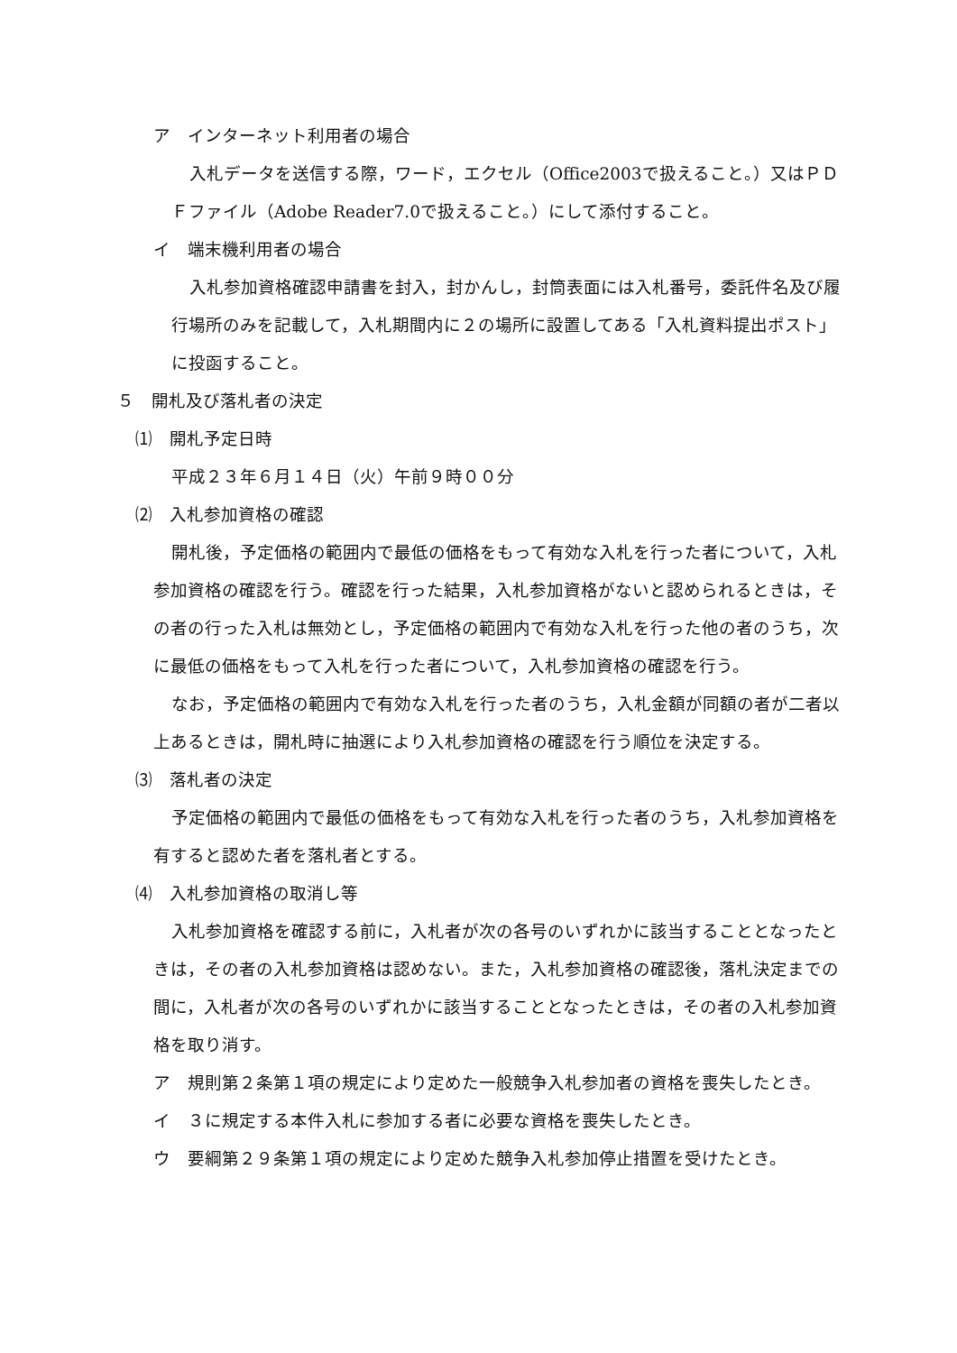ア　インターネット利用者の場合
入札データを送信する際，ワード，エクセル（Office2003で扱えること。）又はＰＤＦファイル（Adobe Reader7.0で扱えること。）にして添付すること。
イ　端末機利用者の場合
入札参加資格確認申請書を封入，封かんし，封筒表面には入札番号，委託件名及び履行場所のみを記載して，入札期間内に２の場所に設置してある「入札資料提出ポスト」に投函すること。
５　開札及び落札者の決定
⑴　開札予定日時
平成２３年６月１４日（火）午前９時００分
⑵　入札参加資格の確認
開札後，予定価格の範囲内で最低の価格をもって有効な入札を行った者について，入札参加資格の確認を行う。確認を行った結果，入札参加資格がないと認められるときは，その者の行った入札は無効とし，予定価格の範囲内で有効な入札を行った他の者のうち，次に最低の価格をもって入札を行った者について，入札参加資格の確認を行う。
なお，予定価格の範囲内で有効な入札を行った者のうち，入札金額が同額の者が二者以上あるときは，開札時に抽選により入札参加資格の確認を行う順位を決定する。
⑶　落札者の決定
予定価格の範囲内で最低の価格をもって有効な入札を行った者のうち，入札参加資格を有すると認めた者を落札者とする。
⑷　入札参加資格の取消し等
入札参加資格を確認する前に，入札者が次の各号のいずれかに該当することとなったときは，その者の入札参加資格は認めない。また，入札参加資格の確認後，落札決定までの間に，入札者が次の各号のいずれかに該当することとなったときは，その者の入札参加資格を取り消す。
ア　規則第２条第１項の規定により定めた一般競争入札参加者の資格を喪失したとき。
イ　３に規定する本件入札に参加する者に必要な資格を喪失したとき。
ウ　要綱第２９条第１項の規定により定めた競争入札参加停止措置を受けたとき。